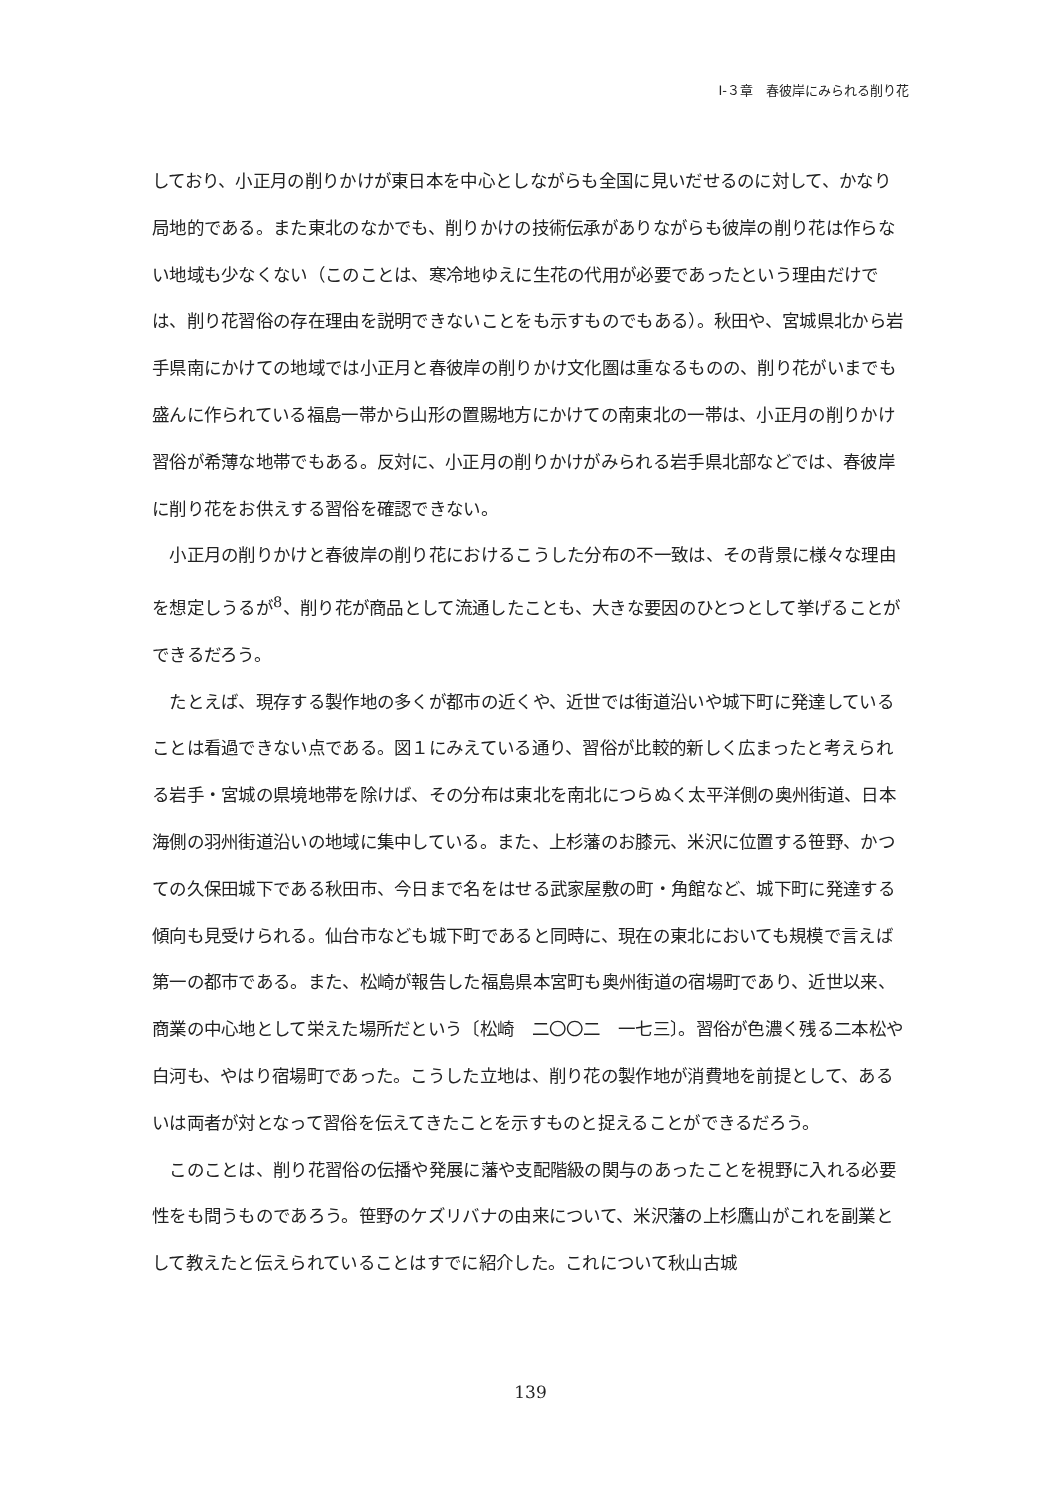Ⅰ-３章　春彼岸にみられる削り花
しており、小正月の削りかけが東日本を中心としながらも全国に見いだせるのに対して、かなり局地的である。また東北のなかでも、削りかけの技術伝承がありながらも彼岸の削り花は作らない地域も少なくない（このことは、寒冷地ゆえに生花の代用が必要であったという理由だけでは、削り花習俗の存在理由を説明できないことをも示すものでもある）。秋田や、宮城県北から岩手県南にかけての地域では小正月と春彼岸の削りかけ文化圏は重なるものの、削り花がいまでも盛んに作られている福島一帯から山形の置賜地方にかけての南東北の一帯は、小正月の削りかけ習俗が希薄な地帯でもある。反対に、小正月の削りかけがみられる岩手県北部などでは、春彼岸に削り花をお供えする習俗を確認できない。
　小正月の削りかけと春彼岸の削り花におけるこうした分布の不一致は、その背景に様々な理由を想定しうるが<sup>8</sup>、削り花が商品として流通したことも、大きな要因のひとつとして挙げることができるだろう。
　たとえば、現存する製作地の多くが都市の近くや、近世では街道沿いや城下町に発達していることは看過できない点である。図１にみえている通り、習俗が比較的新しく広まったと考えられる岩手・宮城の県境地帯を除けば、その分布は東北を南北につらぬく太平洋側の奥州街道、日本海側の羽州街道沿いの地域に集中している。また、上杉藩のお膝元、米沢に位置する笹野、かつての久保田城下である秋田市、今日まで名をはせる武家屋敷の町・角館など、城下町に発達する傾向も見受けられる。仙台市なども城下町であると同時に、現在の東北においても規模で言えば第一の都市である。また、松崎が報告した福島県本宮町も奥州街道の宿場町であり、近世以来、商業の中心地として栄えた場所だという〔松崎　二〇〇二　一七三〕。習俗が色濃く残る二本松や白河も、やはり宿場町であった。こうした立地は、削り花の製作地が消費地を前提として、あるいは両者が対となって習俗を伝えてきたことを示すものと捉えることができるだろう。
　このことは、削り花習俗の伝播や発展に藩や支配階級の関与のあったことを視野に入れる必要性をも問うものであろう。笹野のケズリバナの由来について、米沢藩の上杉鷹山がこれを副業として教えたと伝えられていることはすでに紹介した。これについて秋山古城
139